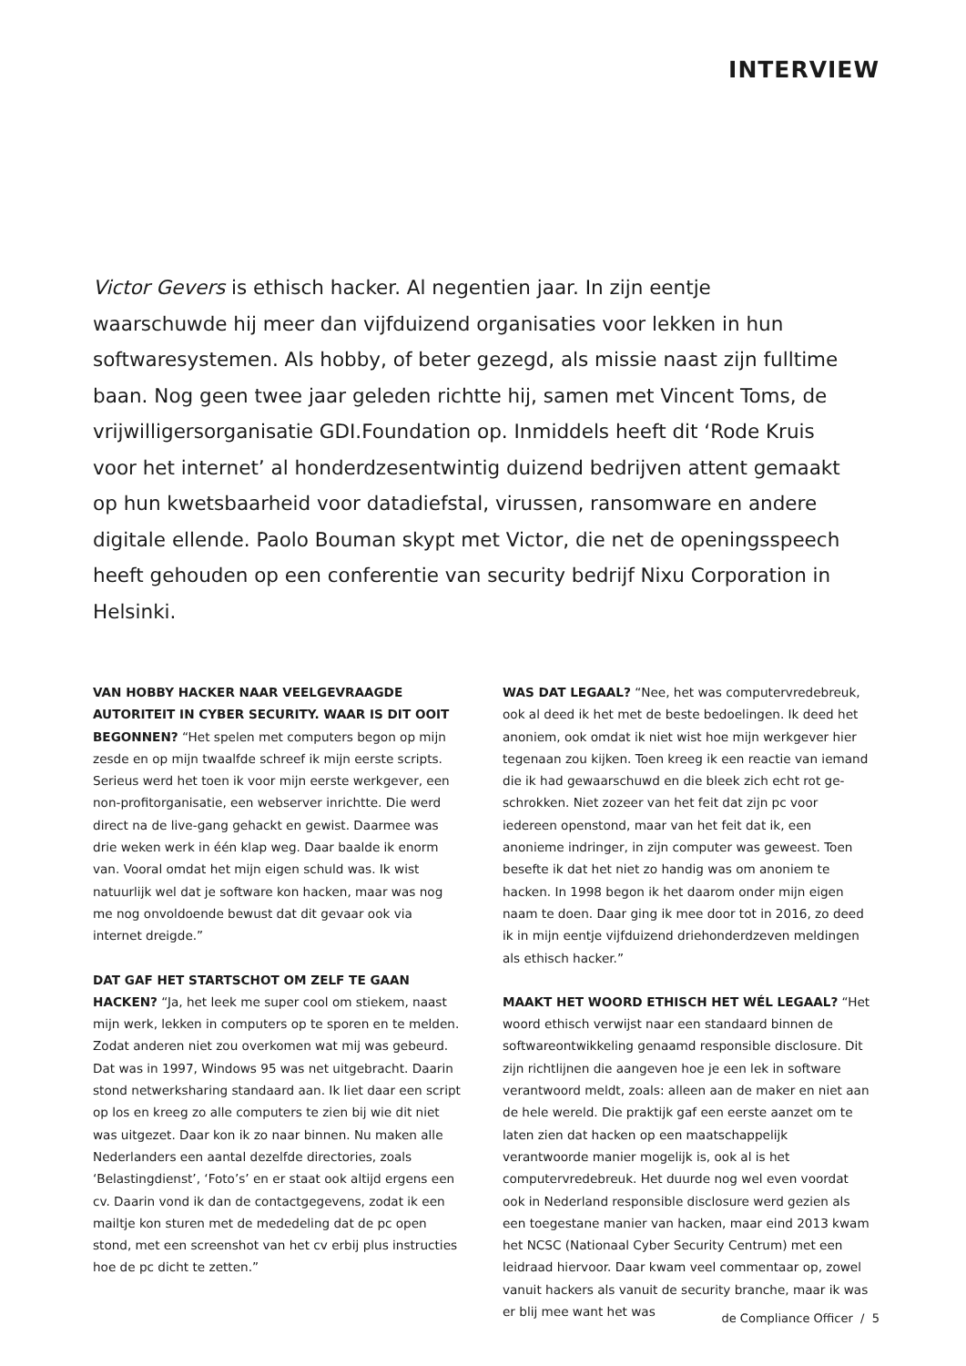INTERVIEW
Victor Gevers is ethisch hacker. Al negentien jaar. In zijn eentje waarschuwde hij meer dan vijfduizend organisaties voor lekken in hun softwaresystemen. Als hobby, of beter gezegd, als missie naast zijn fulltime baan. Nog geen twee jaar geleden richtte hij, samen met Vincent Toms, de vrijwilligersorganisatie GDI.Foundation op. Inmiddels heeft dit ‘Rode Kruis voor het internet’ al honderdzesentwintig duizend bedrijven attent gemaakt op hun kwetsbaar­heid voor datadiefstal, virussen, ransomware en andere digitale ellende. Paolo Bouman skypt met Victor, die net de openingsspeech heeft gehouden op een conferentie van security bedrijf Nixu Corporation in Helsinki.
VAN HOBBY HACKER NAAR VEELGEVRAAGDE AUTORITEIT IN CYBER SECURITY. WAAR IS DIT OOIT BEGONNEN? “Het spelen met computers begon op mijn zesde en op mijn twaalfde schreef ik mijn eerste scripts. Serieus werd het toen ik voor mijn eerste werkgever, een non-profitorganisatie, een webserver inrichtte. Die werd direct na de live-gang gehackt en gewist. Daarmee was drie weken werk in één klap weg. Daar baalde ik enorm van. Vooral omdat het mijn eigen schuld was. Ik wist natuurlijk wel dat je software kon hacken, maar was nog me nog onvoldoende bewust dat dit gevaar ook via internet dreigde.”
DAT GAF HET STARTSCHOT OM ZELF TE GAAN HACKEN? “Ja, het leek me super cool om stiekem, naast mijn werk, lekken in computers op te sporen en te melden. Zodat anderen niet zou overkomen wat mij was gebeurd. Dat was in 1997, Windows 95 was net uitgebracht. Daarin stond netwerksharing standaard aan. Ik liet daar een script op los en kreeg zo alle computers te zien bij wie dit niet was uitgezet. Daar kon ik zo naar binnen. Nu maken alle Nederlanders een aantal dezelfde directories, zoals ‘Belastingdienst’, ‘Foto’s’ en er staat ook altijd ergens een cv. Daarin vond ik dan de contactgegevens, zodat ik een mailtje kon sturen met de mededeling dat de pc open stond, met een screenshot van het cv erbij plus instructies hoe de pc dicht te zetten.”
WAS DAT LEGAAL? “Nee, het was computervredebreuk, ook al deed ik het met de beste bedoelingen. Ik deed het anoniem, ook omdat ik niet wist hoe mijn werkgever hier tegenaan zou kijken. Toen kreeg ik een reactie van iemand die ik had gewaarschuwd en die bleek zich echt rot ge­schrokken. Niet zozeer van het feit dat zijn pc voor iedereen openstond, maar van het feit dat ik, een anonieme indring­er, in zijn computer was geweest. Toen besefte ik dat het niet zo handig was om anoniem te hacken. In 1998 begon ik het daarom onder mijn eigen naam te doen. Daar ging ik mee door tot in 2016, zo deed ik in mijn eentje vijfduizend driehonderdzeven meldingen als ethisch hacker.”
MAAKT HET WOORD ETHISCH HET WÉL LEGAAL? “Het woord ethisch verwijst naar een standaard binnen de softwareontwikkeling genaamd responsible disclosure. Dit zijn richtlijnen die aangeven hoe je een lek in software verantwoord meldt, zoals: alleen aan de maker en niet aan de hele wereld. Die praktijk gaf een eerste aanzet om te laten zien dat hacken op een maatschappelijk verantwoorde manier mogelijk is, ook al is het computervredebreuk. Het duurde nog wel even voordat ook in Nederland responsible disclosure werd gezien als een toegestane manier van hacken, maar eind 2013 kwam het NCSC (Nationaal Cyber Security Centrum) met een leidraad hiervoor. Daar kwam veel commentaar op, zowel vanuit hackers als vanuit de security branche, maar ik was er blij mee want het was
de Compliance Officer / 5